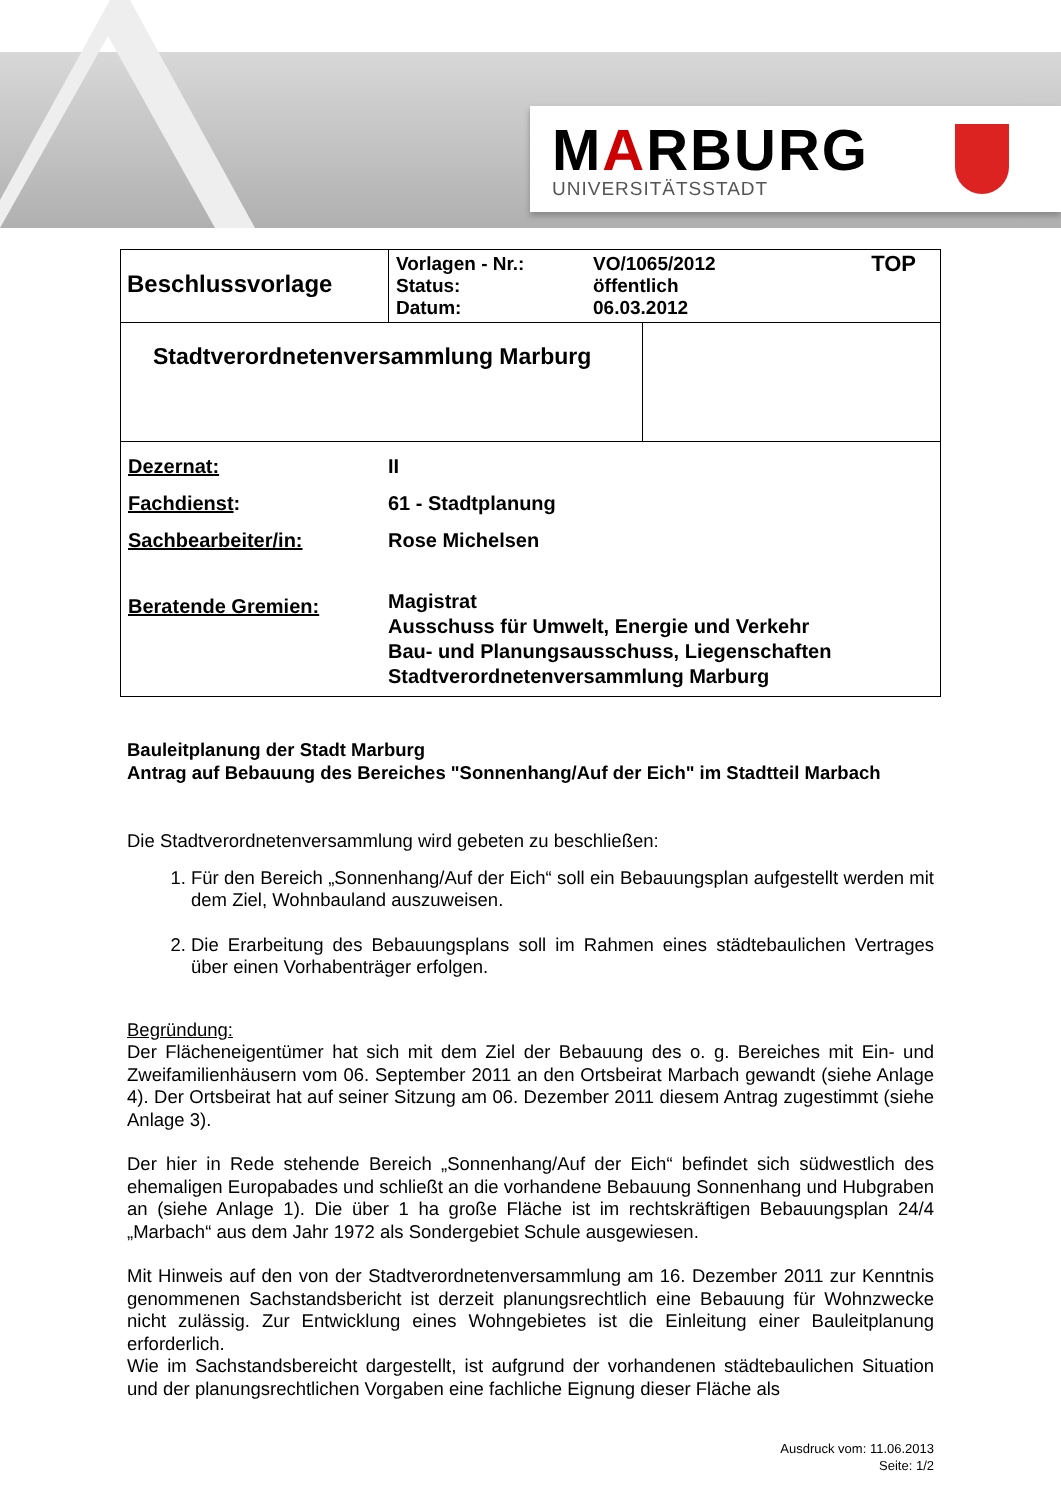MARBURG
UNIVERSITÄTSSTADT
| Beschlussvorlage | / Vorlagen - Nr.: Status: Datum: / VO/1065/2012 öffentlich 06.03.2012 / TOP / | |
| Stadtverordnetenversammlung Marburg | | |
| / Dezernat: / II / / Fachdienst : / 61 - Stadtplanung / / Sachbearbeiter/in: / Rose Michelsen / / Beratende Gremien: / Magistrat Ausschuss für Umwelt, Energie und Verkehr Bau- und Planungsausschuss, Liegenschaften Stadtverordnetenversammlung Marburg / | | |
Bauleitplanung der Stadt Marburg
Antrag auf Bebauung des Bereiches "Sonnenhang/Auf der Eich" im Stadtteil Marbach
Die Stadtverordnetenversammlung wird gebeten zu beschließen:
1. Für den Bereich „Sonnenhang/Auf der Eich“ soll ein Bebauungsplan aufgestellt werden mit dem Ziel, Wohnbauland auszuweisen.
2. Die Erarbeitung des Bebauungsplans soll im Rahmen eines städtebaulichen Vertrages über einen Vorhabenträger erfolgen.
Begründung:
Der Flächeneigentümer hat sich mit dem Ziel der Bebauung des o. g. Bereiches mit Ein- und Zweifamilienhäusern vom 06. September 2011 an den Ortsbeirat Marbach gewandt (siehe Anlage 4). Der Ortsbeirat hat auf seiner Sitzung am 06. Dezember 2011 diesem Antrag zugestimmt (siehe Anlage 3).
Der hier in Rede stehende Bereich „Sonnenhang/Auf der Eich“ befindet sich südwestlich des ehemaligen Europabades und schließt an die vorhandene Bebauung Sonnenhang und Hubgraben an (siehe Anlage 1). Die über 1 ha große Fläche ist im rechtskräftigen Bebauungsplan 24/4 „Marbach“ aus dem Jahr 1972 als Sondergebiet Schule ausgewiesen.
Mit Hinweis auf den von der Stadtverordnetenversammlung am 16. Dezember 2011 zur Kenntnis genommenen Sachstandsbericht ist derzeit planungsrechtlich eine Bebauung für Wohnzwecke nicht zulässig. Zur Entwicklung eines Wohngebietes ist die Einleitung einer Bauleitplanung erforderlich.
Wie im Sachstandsbereicht dargestellt, ist aufgrund der vorhandenen städtebaulichen Situation und der planungsrechtlichen Vorgaben eine fachliche Eignung dieser Fläche als
Ausdruck vom: 11.06.2013
Seite: 1/2